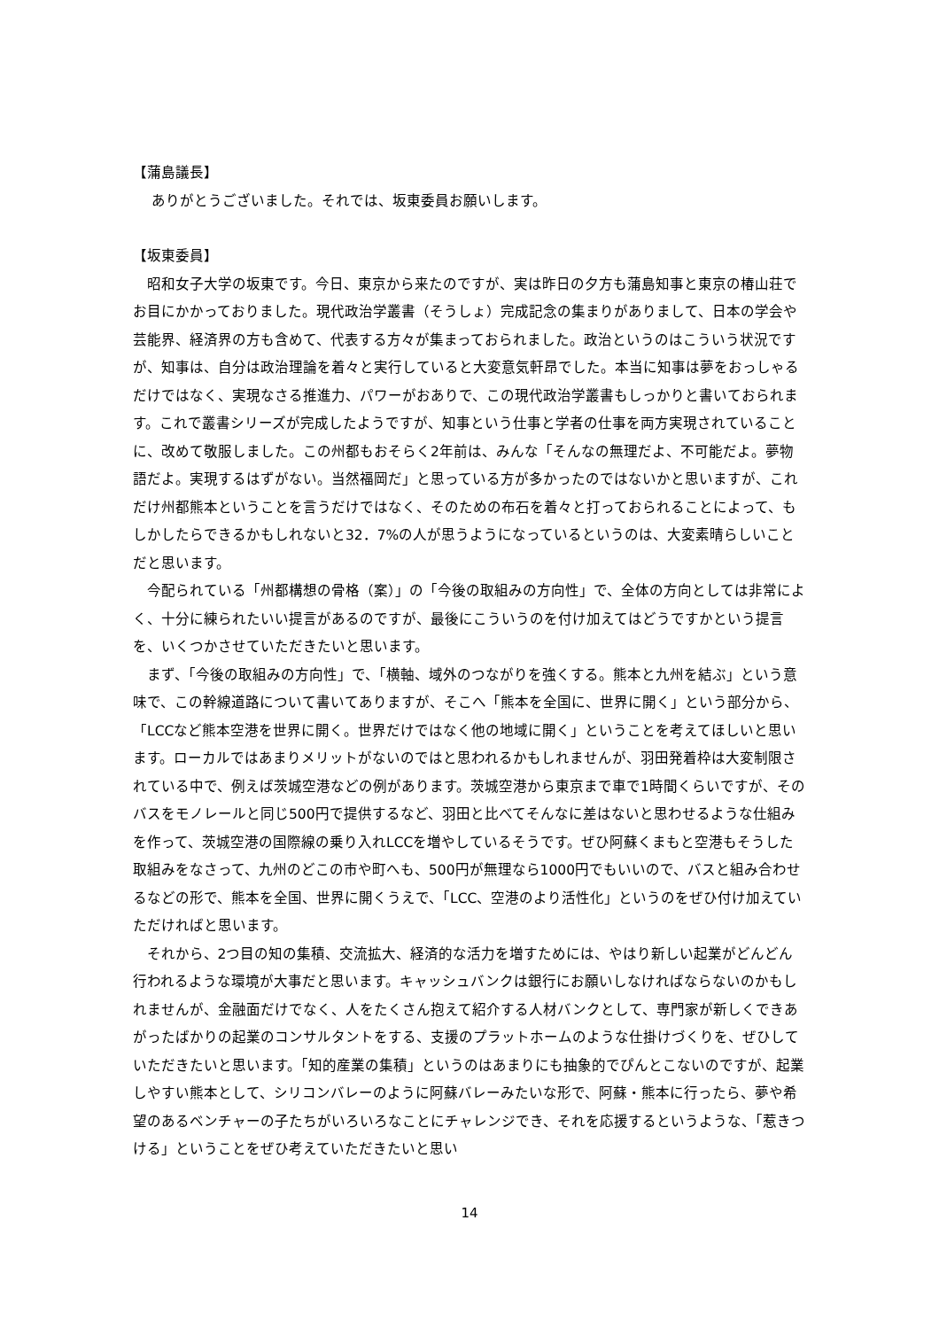【蒲島議長】
　 ありがとうございました。それでは、坂東委員お願いします。
【坂東委員】
昭和女子大学の坂東です。今日、東京から来たのですが、実は昨日の夕方も蒲島知事と東京の椿山荘でお目にかかっておりました。現代政治学叢書（そうしょ）完成記念の集まりがありまして、日本の学会や芸能界、経済界の方も含めて、代表する方々が集まっておられました。政治というのはこういう状況ですが、知事は、自分は政治理論を着々と実行していると大変意気軒昂でした。本当に知事は夢をおっしゃるだけではなく、実現なさる推進力、パワーがおありで、この現代政治学叢書もしっかりと書いておられます。これで叢書シリーズが完成したようですが、知事という仕事と学者の仕事を両方実現されていることに、改めて敬服しました。この州都もおそらく2年前は、みんな「そんなの無理だよ、不可能だよ。夢物語だよ。実現するはずがない。当然福岡だ」と思っている方が多かったのではないかと思いますが、これだけ州都熊本ということを言うだけではなく、そのための布石を着々と打っておられることによって、もしかしたらできるかもしれないと32．7%の人が思うようになっているというのは、大変素晴らしいことだと思います。
今配られている「州都構想の骨格（案）」の「今後の取組みの方向性」で、全体の方向としては非常によく、十分に練られたいい提言があるのですが、最後にこういうのを付け加えてはどうですかという提言を、いくつかさせていただきたいと思います。
まず、「今後の取組みの方向性」で、「横軸、域外のつながりを強くする。熊本と九州を結ぶ」という意味で、この幹線道路について書いてありますが、そこへ「熊本を全国に、世界に開く」という部分から、「LCCなど熊本空港を世界に開く。世界だけではなく他の地域に開く」ということを考えてほしいと思います。ローカルではあまりメリットがないのではと思われるかもしれませんが、羽田発着枠は大変制限されている中で、例えば茨城空港などの例があります。茨城空港から東京まで車で1時間くらいですが、そのバスをモノレールと同じ500円で提供するなど、羽田と比べてそんなに差はないと思わせるような仕組みを作って、茨城空港の国際線の乗り入れLCCを増やしているそうです。ぜひ阿蘇くまもと空港もそうした取組みをなさって、九州のどこの市や町へも、500円が無理なら1000円でもいいので、バスと組み合わせるなどの形で、熊本を全国、世界に開くうえで、「LCC、空港のより活性化」というのをぜひ付け加えていただければと思います。
それから、2つ目の知の集積、交流拡大、経済的な活力を増すためには、やはり新しい起業がどんどん行われるような環境が大事だと思います。キャッシュバンクは銀行にお願いしなければならないのかもしれませんが、金融面だけでなく、人をたくさん抱えて紹介する人材バンクとして、専門家が新しくできあがったばかりの起業のコンサルタントをする、支援のプラットホームのような仕掛けづくりを、ぜひしていただきたいと思います。「知的産業の集積」というのはあまりにも抽象的でぴんとこないのですが、起業しやすい熊本として、シリコンバレーのように阿蘇バレーみたいな形で、阿蘇・熊本に行ったら、夢や希望のあるベンチャーの子たちがいろいろなことにチャレンジでき、それを応援するというような、「惹きつける」ということをぜひ考えていただきたいと思い
14